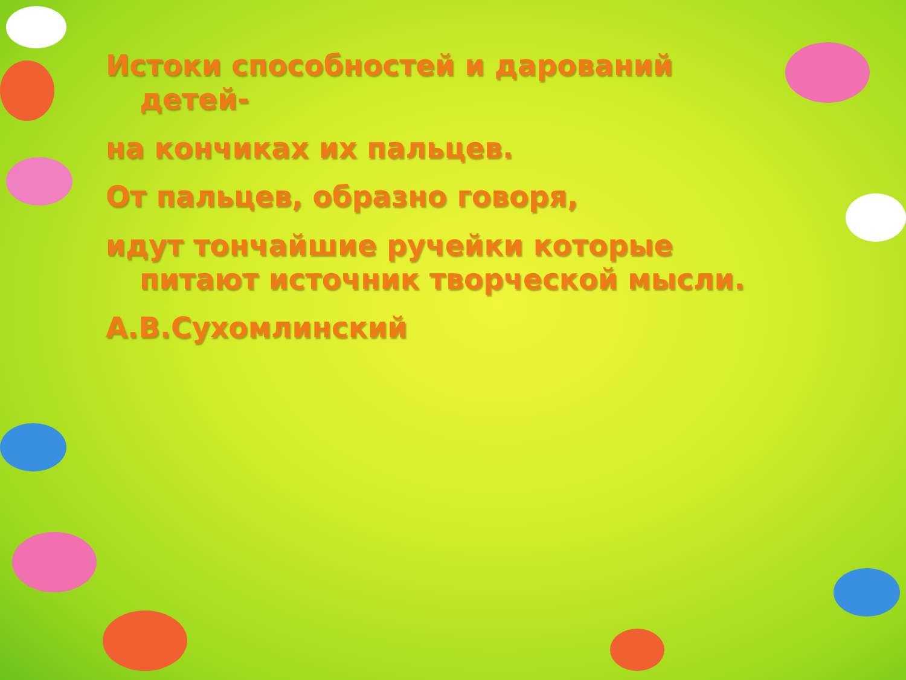Истоки способностей и дарований
детей-
на кончиках их пальцев.
От пальцев, образно говоря,
идут тончайшие ручейки которые
питают источник творческой мысли.
А.В.Сухомлинский